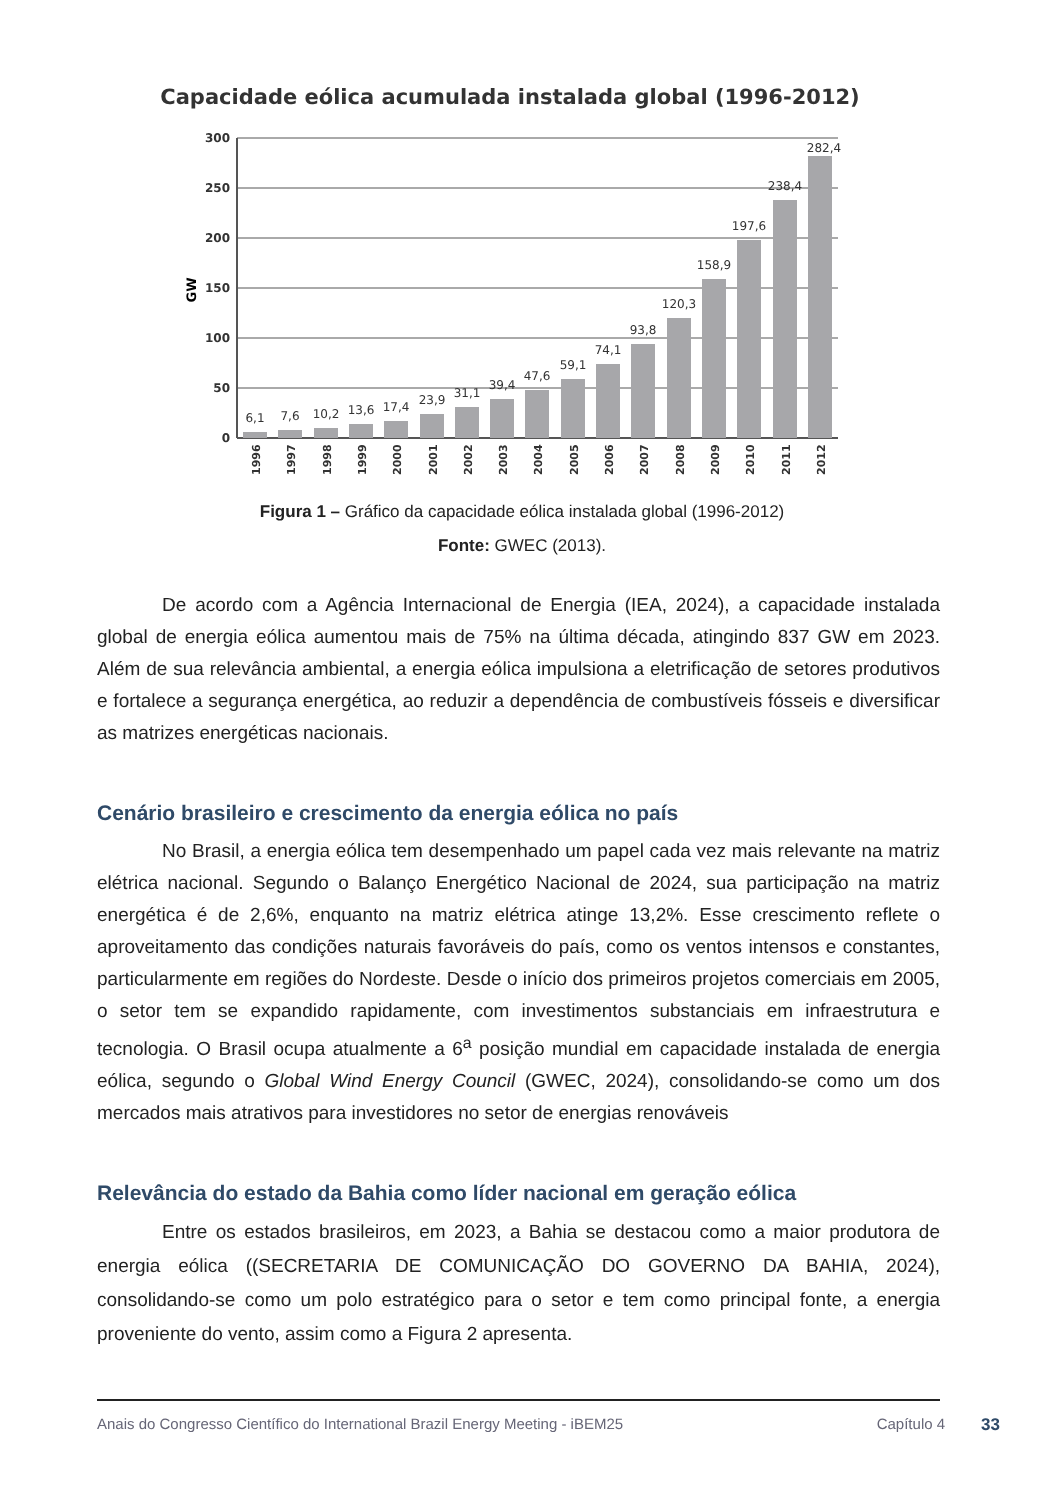Capacidade eólica acumulada instalada global (1996-2012)
300
250
200
150
100
50
0
GW
6,1
7,6
10,2
13,6
17,4
23,9
31,1
39,4
47,6
59,1
74,1
93,8
120,3
158,9
197,6
238,4
282,4
1996
1997
1998
1999
2000
2001
2002
2003
2004
2005
2006
2007
2008
2009
2010
2011
2012
Figura 1 – Gráfico da capacidade eólica instalada global (1996-2012)
Fonte: GWEC (2013).
De acordo com a Agência Internacional de Energia (IEA, 2024), a capacidade instalada global de energia eólica aumentou mais de 75% na última década, atingindo 837 GW em 2023. Além de sua relevância ambiental, a energia eólica impulsiona a eletrificação de setores produtivos e fortalece a segurança energética, ao reduzir a dependência de combustíveis fósseis e diversificar as matrizes energéticas nacionais.
Cenário brasileiro e crescimento da energia eólica no país
No Brasil, a energia eólica tem desempenhado um papel cada vez mais relevante na matriz elétrica nacional. Segundo o Balanço Energético Nacional de 2024, sua participação na matriz energética é de 2,6%, enquanto na matriz elétrica atinge 13,2%. Esse crescimento reflete o aproveitamento das condições naturais favoráveis do país, como os ventos intensos e constantes, particularmente em regiões do Nordeste. Desde o início dos primeiros projetos comerciais em 2005, o setor tem se expandido rapidamente, com investimentos substanciais em infraestrutura e tecnologia. O Brasil ocupa atualmente a 6<sup>a</sup> posição mundial em capacidade instalada de energia eólica, segundo o Global Wind Energy Council (GWEC, 2024), consolidando-se como um dos mercados mais atrativos para investidores no setor de energias renováveis
Relevância do estado da Bahia como líder nacional em geração eólica
Entre os estados brasileiros, em 2023, a Bahia se destacou como a maior produtora de energia eólica ((SECRETARIA DE COMUNICAÇÃO DO GOVERNO DA BAHIA, 2024), consolidando-se como um polo estratégico para o setor e tem como principal fonte, a energia proveniente do vento, assim como a Figura 2 apresenta.
Anais do Congresso Científico do International Brazil Energy Meeting - iBEM25 Capítulo 4 33